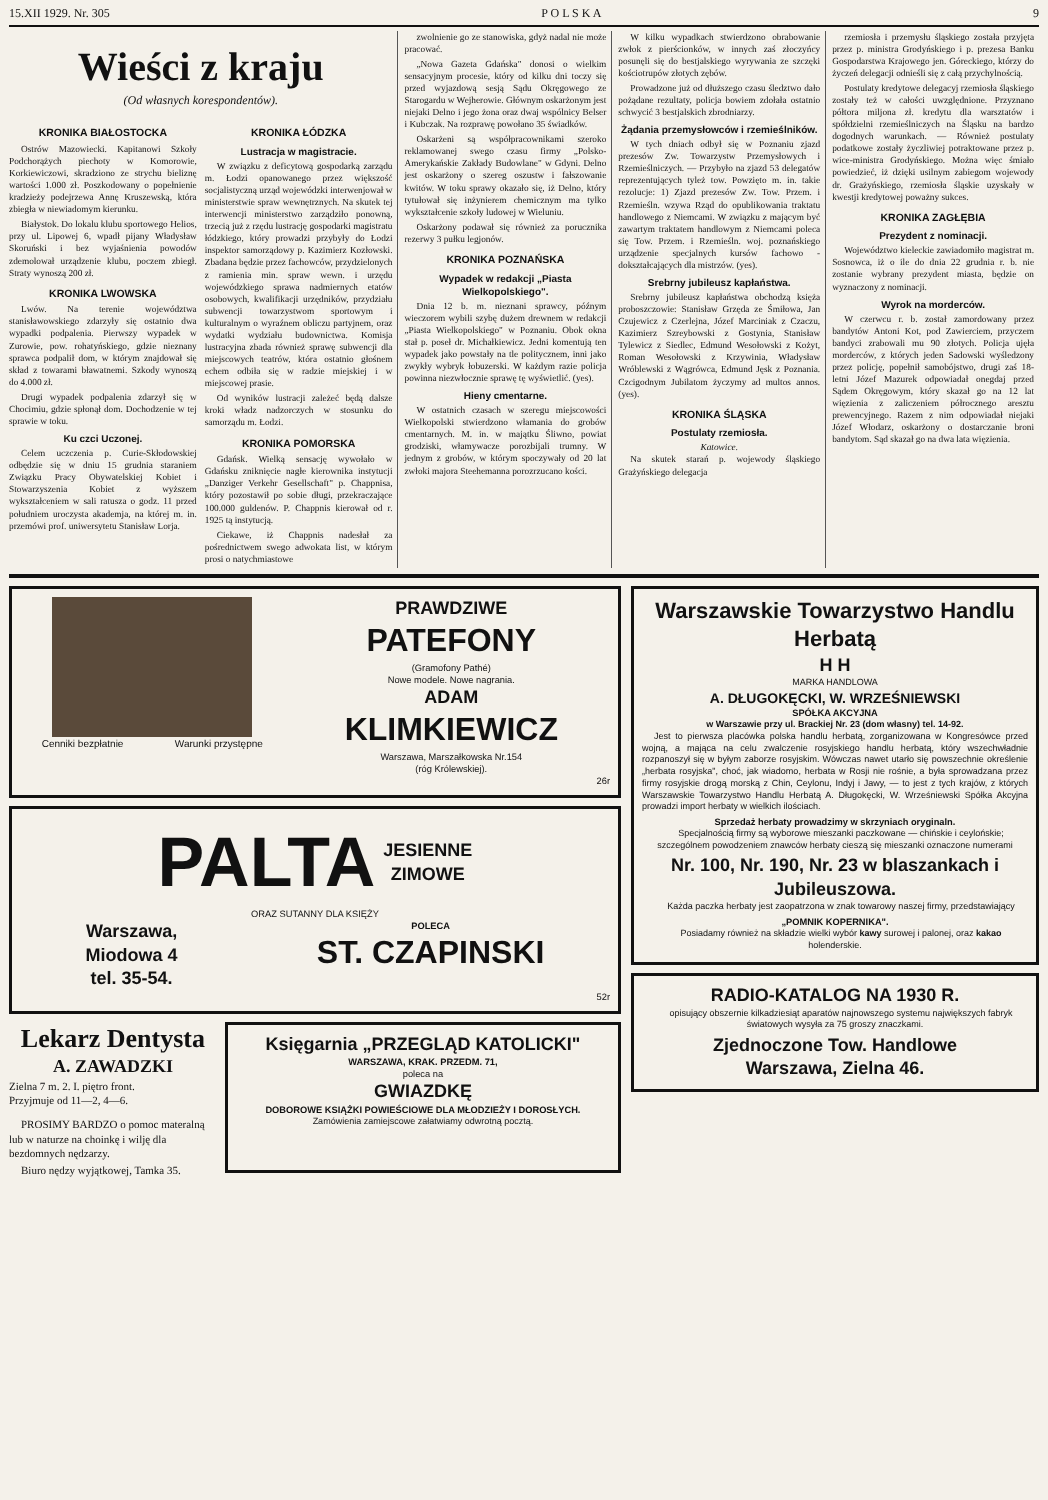15.XII 1929. Nr. 305 P O L S K A 9
Wieści z kraju
(Od własnych korespondentów).
KRONIKA BIAŁOSTOCKA
Ostrów Mazowiecki. Kapitanowi Szkoły Podchorążych piechoty w Komorowie, Korkiewiczowi, skradziono ze strychu bieliznę wartości 1.000 zł. Poszkodowany o popełnienie kradzieży podejrzewa Annę Kruszewską, która zbiegła w niewiadomym kierunku.
Białystok. Do lokalu klubu sportowego Helios, przy ul. Lipowej 6, wpadł pijany Władysław Skoruński i bez wyjaśnienia powodów zdemolował urządzenie klubu, poczem zbiegł. Straty wynoszą 200 zł.
KRONIKA LWOWSKA
Lwów. Na terenie województwa stanisławowskiego zdarzyły się ostatnio dwa wypadki podpalenia. Pierwszy wypadek w Zurowie, pow. rohatyńskiego, gdzie nieznany sprawca podpalił dom, w którym znajdował się skład z towarami bławatnemi. Szkody wynoszą do 4.000 zł.
Drugi wypadek podpalenia zdarzył się w Chocimiu, gdzie spłonął dom. Dochodzenie w tej sprawie w toku.
Ku czci Uczonej.
Celem uczczenia p. Curie-Skłodowskiej odbędzie się w dniu 15 grudnia staraniem Związku Pracy Obywatelskiej Kobiet i Stowarzyszenia Kobiet z wyższem wykształceniem w sali ratusza o godz. 11 przed południem uroczysta akademja, na której m. in. przemówi prof. uniwersytetu Stanisław Lorja.
KRONIKA ŁÓDZKA
Lustracja w magistracie.
W związku z deficytową gospodarką zarządu m. Łodzi opanowanego przez większość socjalistyczną urząd wojewódzki interwenjował w ministerstwie spraw wewnętrznych. Na skutek tej interwencji ministerstwo zarządziło ponowną, trzecią już z rzędu lustrację gospodarki magistratu łódzkiego, który prowadzi przybyły do Łodzi inspektor samorządowy p. Kazimierz Kozłowski. Zbadana będzie przez fachowców, przydzielonych z ramienia min. spraw wewn. i urzędu wojewódzkiego sprawa nadmiernych etatów osobowych, kwalifikacji urzędników, przydziału subwencji towarzystwom sportowym i kulturalnym o wyraźnem obliczu partyjnem, oraz wydatki wydziału budownictwa. Komisja lustracyjna zbada również sprawę subwencji dla miejscowych teatrów, która ostatnio głośnem echem odbiła się w radzie miejskiej i w miejscowej prasie.
Od wyników lustracji zależeć będą dalsze kroki władz nadzorczych w stosunku do samorządu m. Łodzi.
KRONIKA POMORSKA
Gdańsk. Wielką sensację wywołało w Gdańsku zniknięcie nagłe kierownika instytucji „Danziger Verkehr Gesellschaft" p. Chappnisa, który pozostawił po sobie długi, przekraczające 100.000 guldenów. P. Chappnis kierował od r. 1925 tą instytucją.
Ciekawe, iż Chappnis nadesłał za pośrednictwem swego adwokata list, w którym prosi o natychmiastowe
zwolnienie go ze stanowiska, gdyż nadal nie może pracować.
„Nowa Gazeta Gdańska" donosi o wielkim sensacyjnym procesie, który od kilku dni toczy się przed wyjazdową sesją Sądu Okręgowego ze Starogardu w Wejherowie. Głównym oskarżonym jest niejaki Delno i jego żona oraz dwaj wspólnicy Belser i Kubczak. Na rozprawę powołano 35 świadków.
Oskarżeni są współpracownikami szeroko reklamowanej swego czasu firmy „Polsko-Amerykańskie Zakłady Budowlane" w Gdyni. Delno jest oskarżony o szereg oszustw i fałszowanie kwitów. W toku sprawy okazało się, iż Delno, który tytułował się inżynierem chemicznym ma tylko wykształcenie szkoły ludowej w Wieluniu.
Oskarżony podawał się również za porucznika rezerwy 3 pułku legjonów.
KRONIKA POZNAŃSKA
Wypadek w redakcji „Piasta Wielkopolskiego".
Dnia 12 b. m. nieznani sprawcy, późnym wieczorem wybili szybę dużem drewnem w redakcji „Piasta Wielkopolskiego" w Poznaniu. Obok okna stał p. poseł dr. Michałkiewicz. Jedni komentują ten wypadek jako powstały na tle politycznem, inni jako zwykły wybryk łobuzerski. W każdym razie policja powinna niezwłocznie sprawę tę wyświetlić. (yes).
Hieny cmentarne.
W ostatnich czasach w szeregu miejscowości Wielkopolski stwierdzono włamania do grobów cmentarnych. M. in. w majątku Śliwno, powiat grodziski, włamywacze porozbijali trumny. W jednym z grobów, w którym spoczywały od 20 lat zwłoki majora Steehemanna porozrzucano kości.
W kilku wypadkach stwierdzono obrabowanie zwłok z pierścionków, w innych zaś złoczyńcy posunęli się do bestjalskiego wyrywania ze szczęki kościotrupów złotych zębów.
Prowadzone już od dłuższego czasu śledztwo dało pożądane rezultaty, policja bowiem zdołała ostatnio schwycić 3 bestjalskich zbrodniarzy.
Żądania przemysłowców i rzemieślników.
W tych dniach odbył się w Poznaniu zjazd prezesów Zw. Towarzystw Przemysłowych i Rzemieślniczych. — Przybyło na zjazd 53 delegatów reprezentujących tyleż tow. Powzięto m. in. takie rezolucje: 1) Zjazd prezesów Zw. Tow. Przem. i Rzemieśln. wzywa Rząd do opublikowania traktatu handlowego z Niemcami. W związku z mającym być zawartym traktatem handlowym z Niemcami poleca się Tow. Przem. i Rzemieśln. woj. poznańskiego urządzenie specjalnych kursów fachowo - dokształcających dla mistrzów. (yes).
Srebrny jubileusz kapłaństwa.
Srebrny jubileusz kapłaństwa obchodzą księża proboszczowie: Stanisław Grzęda ze Śmiłowa, Jan Czujewicz z Czerlejna, Józef Marciniak z Czaczu, Kazimierz Szreybowski z Gostynia, Stanisław Tylewicz z Siedlec, Edmund Wesołowski z Kożyt, Roman Wesołowski z Krzywinia, Władysław Wróblewski z Wągrówca, Edmund Jęsk z Poznania. Czcigodnym Jubilatom życzymy ad multos annos. (yes).
KRONIKA ŚLĄSKA
Postulaty rzemiosła.
Katowice.
Na skutek starań p. wojewody śląskiego Grażyńskiego delegacja
rzemiosła i przemysłu śląskiego została przyjęta przez p. ministra Grodyńskiego i p. prezesa Banku Gospodarstwa Krajowego jen. Góreckiego, którzy do życzeń delegacji odnieśli się z całą przychylnością.
Postulaty kredytowe delegacyj rzemiosła śląskiego zostały też w całości uwzględnione. Przyznano półtora miljona zł. kredytu dla warsztatów i spółdzielni rzemieślniczych na Śląsku na bardzo dogodnych warunkach. — Również postulaty podatkowe zostały życzliwiej potraktowane przez p. wice-ministra Grodyńskiego. Można więc śmiało powiedzieć, iż dzięki usilnym zabiegom wojewody dr. Grażyńskiego, rzemiosła śląskie uzyskały w kwestji kredytowej poważny sukces.
KRONIKA ZAGŁĘBIA
Prezydent z nominacji.
Województwo kieleckie zawiadomiło magistrat m. Sosnowca, iż o ile do dnia 22 grudnia r. b. nie zostanie wybrany prezydent miasta, będzie on wyznaczony z nominacji.
Wyrok na morderców.
W czerwcu r. b. został zamordowany przez bandytów Antoni Kot, pod Zawierciem, przyczem bandyci zrabowali mu 90 złotych. Policja ujęła morderców, z których jeden Sadowski wyśledzony przez policję, popełnił samobójstwo, drugi zaś 18-letni Józef Mazurek odpowiadał onegdaj przed Sądem Okręgowym, który skazał go na 12 lat więzienia z zaliczeniem półrocznego aresztu prewencyjnego. Razem z nim odpowiadał niejaki Józef Włodarz, oskarżony o dostarczanie broni bandytom. Sąd skazał go na dwa lata więzienia.
Cenniki bezpłatnie Warunki przystępne
PRAWDZIWE
PATEFONY
(Gramofony Pathé)
Nowe modele. Nowe nagrania.
ADAM
KLIMKIEWICZ
Warszawa, Marszałkowska Nr.154
(róg Królewskiej).
26r
PALTA JESIENNE
ZIMOWE
ORAZ SUTANNY DLA KSIĘŻY
Warszawa,
Miodowa 4
tel. 35-54. POLECA
ST. CZAPINSKI
52r
Lekarz Dentysta
A. ZAWADZKI
Zielna 7 m. 2. I. piętro front.
Przyjmuje od 11—2, 4—6.
PROSIMY BARDZO o pomoc materalną lub w naturze na choinkę i wilję dla bezdomnych nędzarzy.
Biuro nędzy wyjątkowej, Tamka 35.
Księgarnia „PRZEGLĄD KATOLICKI"
WARSZAWA, KRAK. PRZEDM. 71,
poleca na
GWIAZDKĘ
DOBOROWE KSIĄŻKI POWIEŚCIOWE DLA MŁODZIEŻY I DOROSŁYCH.
Zamówienia zamiejscowe załatwiamy odwrotną pocztą.
Warszawskie Towarzystwo Handlu Herbatą
H H
MARKA HANDLOWA
A. DŁUGOKĘCKI, W. WRZEŚNIEWSKI
SPÓŁKA AKCYJNA
w Warszawie przy ul. Brackiej Nr. 23 (dom własny) tel. 14-92.
Jest to pierwsza placówka polska handlu herbatą, zorganizowana w Kongresówce przed wojną, a mająca na celu zwalczenie rosyjskiego handlu herbatą, który wszechwładnie rozpanoszył się w byłym zaborze rosyjskim. Wówczas nawet utarło się powszechnie określenie „herbata rosyjska", choć, jak wiadomo, herbata w Rosji nie rośnie, a była sprowadzana przez firmy rosyjskie drogą morską z Chin, Ceylonu, Indyj i Jawy, — to jest z tych krajów, z których Warszawskie Towarzystwo Handlu Herbatą A. Długokęcki, W. Wrześniewski Spółka Akcyjna prowadzi import herbaty w wielkich ilościach.
Sprzedaż herbaty prowadzimy w skrzyniach oryginaln.
Specjalnością firmy są wyborowe mieszanki paczkowane — chińskie i ceylońskie; szczególnem powodzeniem znawców herbaty cieszą się mieszanki oznaczone numerami
Nr. 100, Nr. 190, Nr. 23 w blaszankach i Jubileuszowa.
Każda paczka herbaty jest zaopatrzona w znak towarowy naszej firmy, przedstawiający
„POMNIK KOPERNIKA".
Posiadamy również na składzie wielki wybór kawy surowej i palonej, oraz kakao holenderskie.
RADIO-KATALOG NA 1930 R.
opisujący obszernie kilkadziesiąt aparatów najnowszego systemu największych fabryk światowych wysyła za 75 groszy znaczkami.
Zjednoczone Tow. Handlowe
Warszawa, Zielna 46.